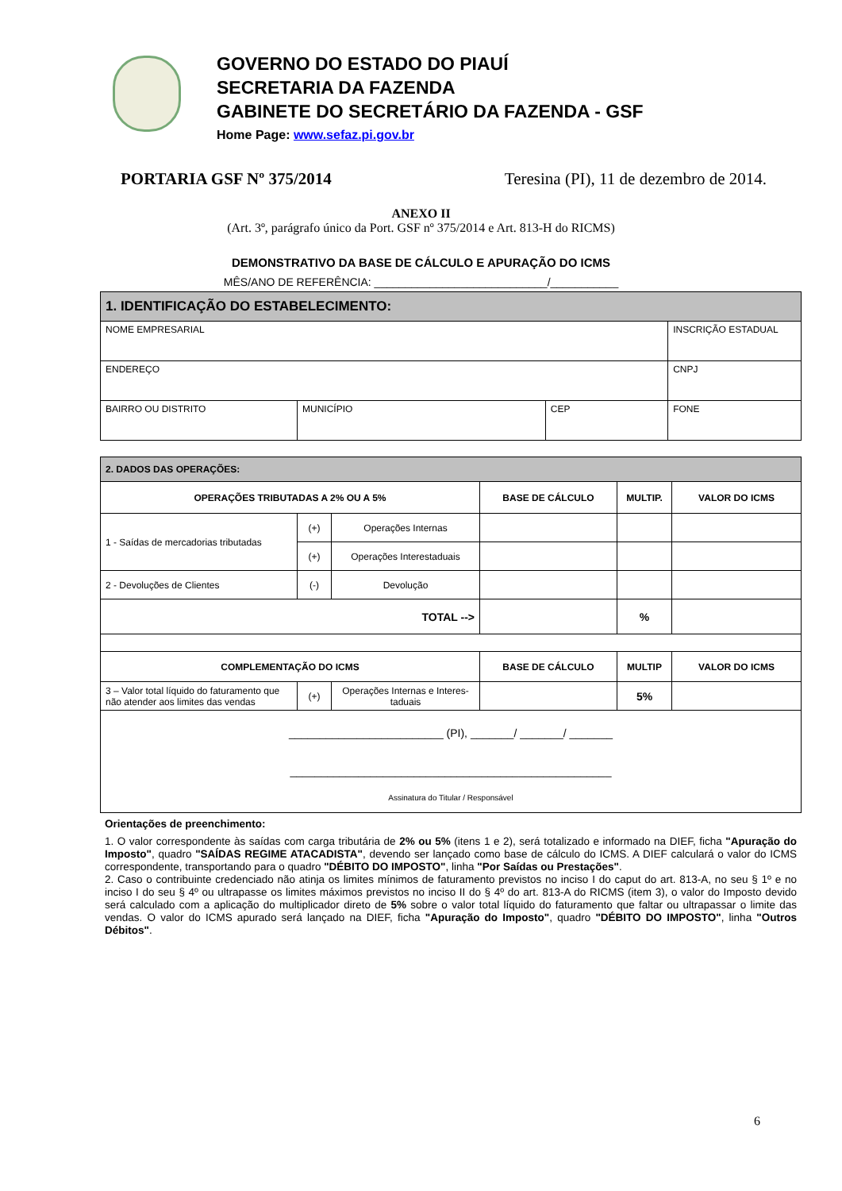GOVERNO DO ESTADO DO PIAUÍ
SECRETARIA DA FAZENDA
GABINETE DO SECRETÁRIO DA FAZENDA - GSF
Home Page: www.sefaz.pi.gov.br
PORTARIA GSF Nº 375/2014 Teresina (PI), 11 de dezembro de 2014.
ANEXO II
(Art. 3º, parágrafo único da Port. GSF nº 375/2014 e Art. 813-H do RICMS)
DEMONSTRATIVO DA BASE DE CÁLCULO E APURAÇÃO DO ICMS
MÊS/ANO DE REFERÊNCIA: ____________________________/___________
| 1. IDENTIFICAÇÃO DO ESTABELECIMENTO: | | | |
| NOME EMPRESARIAL | | | INSCRIÇÃO ESTADUAL |
| ENDEREÇO | | | CNPJ |
| BAIRRO OU DISTRITO | MUNICÍPIO | CEP | FONE |
| 2. DADOS DAS OPERAÇÕES: | | | | | |
| OPERAÇÕES TRIBUTADAS A 2% OU A 5% | | | BASE DE CÁLCULO | MULTIP. | VALOR DO ICMS |
| 1 - Saídas de mercadorias tributadas | (+) | Operações Internas | | | |
| | (+) | Operações Interestaduais | | | |
| 2 - Devoluções de Clientes | (-) | Devolução | | | |
| TOTAL --> | | | | % | |
| COMPLEMENTAÇÃO DO ICMS | | | BASE DE CÁLCULO | MULTIP | VALOR DO ICMS |
| 3 – Valor total líquido do faturamento que não atender aos limites das vendas | (+) | Operações Internas e Interes-taduais | | 5% | |
| _________________________ (PI), _______/ _______/ _______ ____________________________________________________ Assinatura do Titular / Responsável | | | | | |
Orientações de preenchimento:
1. O valor correspondente às saídas com carga tributária de 2% ou 5% (itens 1 e 2), será totalizado e informado na DIEF, ficha "Apuração do Imposto", quadro "SAÍDAS REGIME ATACADISTA", devendo ser lançado como base de cálculo do ICMS. A DIEF calculará o valor do ICMS correspondente, transportando para o quadro "DÉBITO DO IMPOSTO", linha "Por Saídas ou Prestações".
2. Caso o contribuinte credenciado não atinja os limites mínimos de faturamento previstos no inciso I do caput do art. 813-A, no seu § 1º e no inciso I do seu § 4º ou ultrapasse os limites máximos previstos no inciso II do § 4º do art. 813-A do RICMS (item 3), o valor do Imposto devido será calculado com a aplicação do multiplicador direto de 5% sobre o valor total líquido do faturamento que faltar ou ultrapassar o limite das vendas. O valor do ICMS apurado será lançado na DIEF, ficha "Apuração do Imposto", quadro "DÉBITO DO IMPOSTO", linha "Outros Débitos".
6